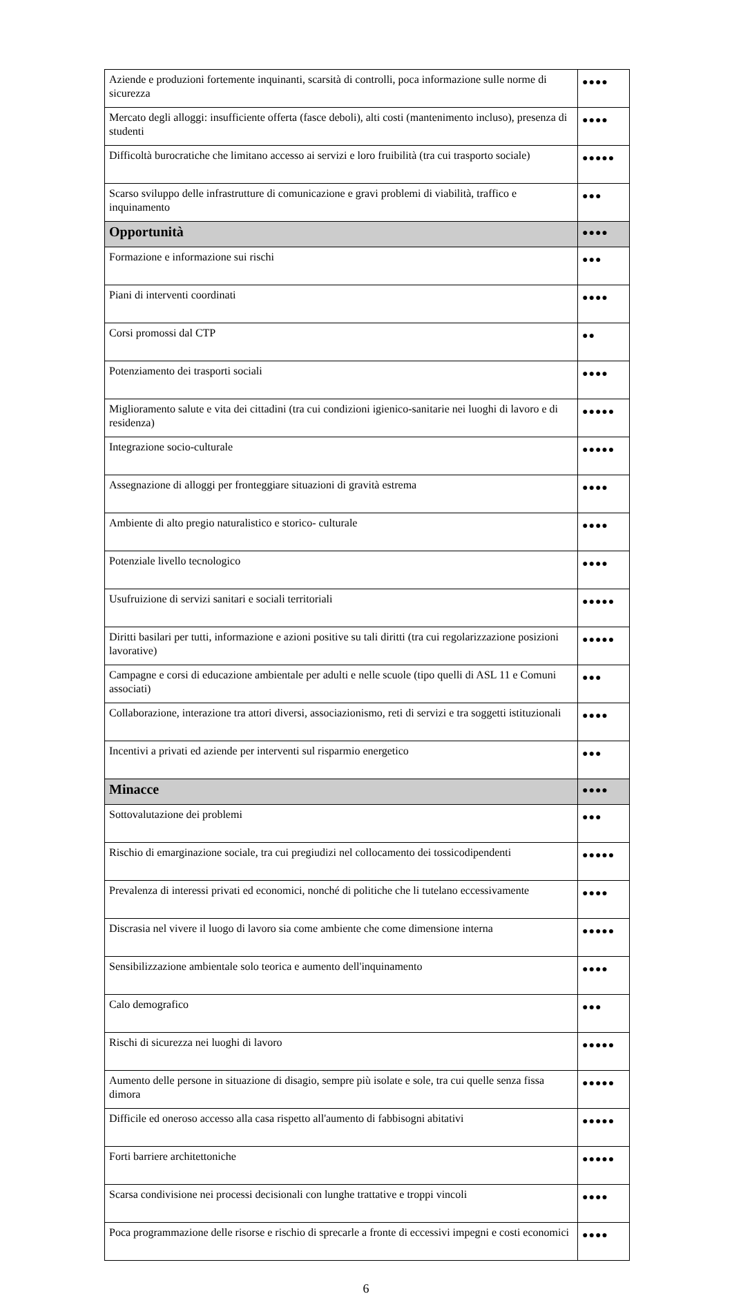| Aziende e produzioni fortemente inquinanti, scarsità di controlli, poca informazione sulle norme di sicurezza | ●●●● |
| Mercato degli alloggi: insufficiente offerta (fasce deboli), alti costi (mantenimento incluso), presenza di studenti | ●●●● |
| Difficoltà burocratiche che limitano accesso ai servizi e loro fruibilità (tra cui trasporto sociale) | ●●●●● |
| Scarso sviluppo delle infrastrutture di comunicazione e gravi problemi di viabilità, traffico e inquinamento | ●●● |
| Opportunità | ●●●● |
| Formazione e informazione sui rischi | ●●● |
| Piani di interventi coordinati | ●●●● |
| Corsi promossi dal CTP | ●● |
| Potenziamento dei trasporti sociali | ●●●● |
| Miglioramento salute e vita dei cittadini (tra cui condizioni igienico-sanitarie nei luoghi di lavoro e di residenza) | ●●●●● |
| Integrazione socio-culturale | ●●●●● |
| Assegnazione di alloggi per fronteggiare situazioni di gravità estrema | ●●●● |
| Ambiente di alto pregio naturalistico e storico- culturale | ●●●● |
| Potenziale livello tecnologico | ●●●● |
| Usufruizione di servizi sanitari e sociali territoriali | ●●●●● |
| Diritti basilari per tutti, informazione e azioni positive su tali diritti (tra cui regolarizzazione posizioni lavorative) | ●●●●● |
| Campagne e corsi di educazione ambientale per adulti e nelle scuole (tipo quelli di ASL 11 e Comuni associati) | ●●● |
| Collaborazione, interazione tra attori diversi, associazionismo, reti di servizi e tra soggetti istituzionali | ●●●● |
| Incentivi a privati ed aziende per interventi sul risparmio energetico | ●●● |
| Minacce | ●●●● |
| Sottovalutazione dei problemi | ●●● |
| Rischio di emarginazione sociale, tra cui pregiudizi nel collocamento dei tossicodipendenti | ●●●●● |
| Prevalenza di interessi privati ed economici, nonché di politiche che li tutelano eccessivamente | ●●●● |
| Discrasia nel vivere il luogo di lavoro sia come ambiente che come dimensione interna | ●●●●● |
| Sensibilizzazione ambientale solo teorica e aumento dell'inquinamento | ●●●● |
| Calo demografico | ●●● |
| Rischi di sicurezza nei luoghi di lavoro | ●●●●● |
| Aumento delle persone in situazione di disagio, sempre più isolate e sole, tra cui quelle senza fissa dimora | ●●●●● |
| Difficile ed oneroso accesso alla casa rispetto all'aumento di fabbisogni abitativi | ●●●●● |
| Forti barriere architettoniche | ●●●●● |
| Scarsa condivisione nei processi decisionali con lunghe trattative e troppi vincoli | ●●●● |
| Poca programmazione delle risorse e rischio di sprecarle a fronte di eccessivi impegni e costi economici | ●●●● |
6